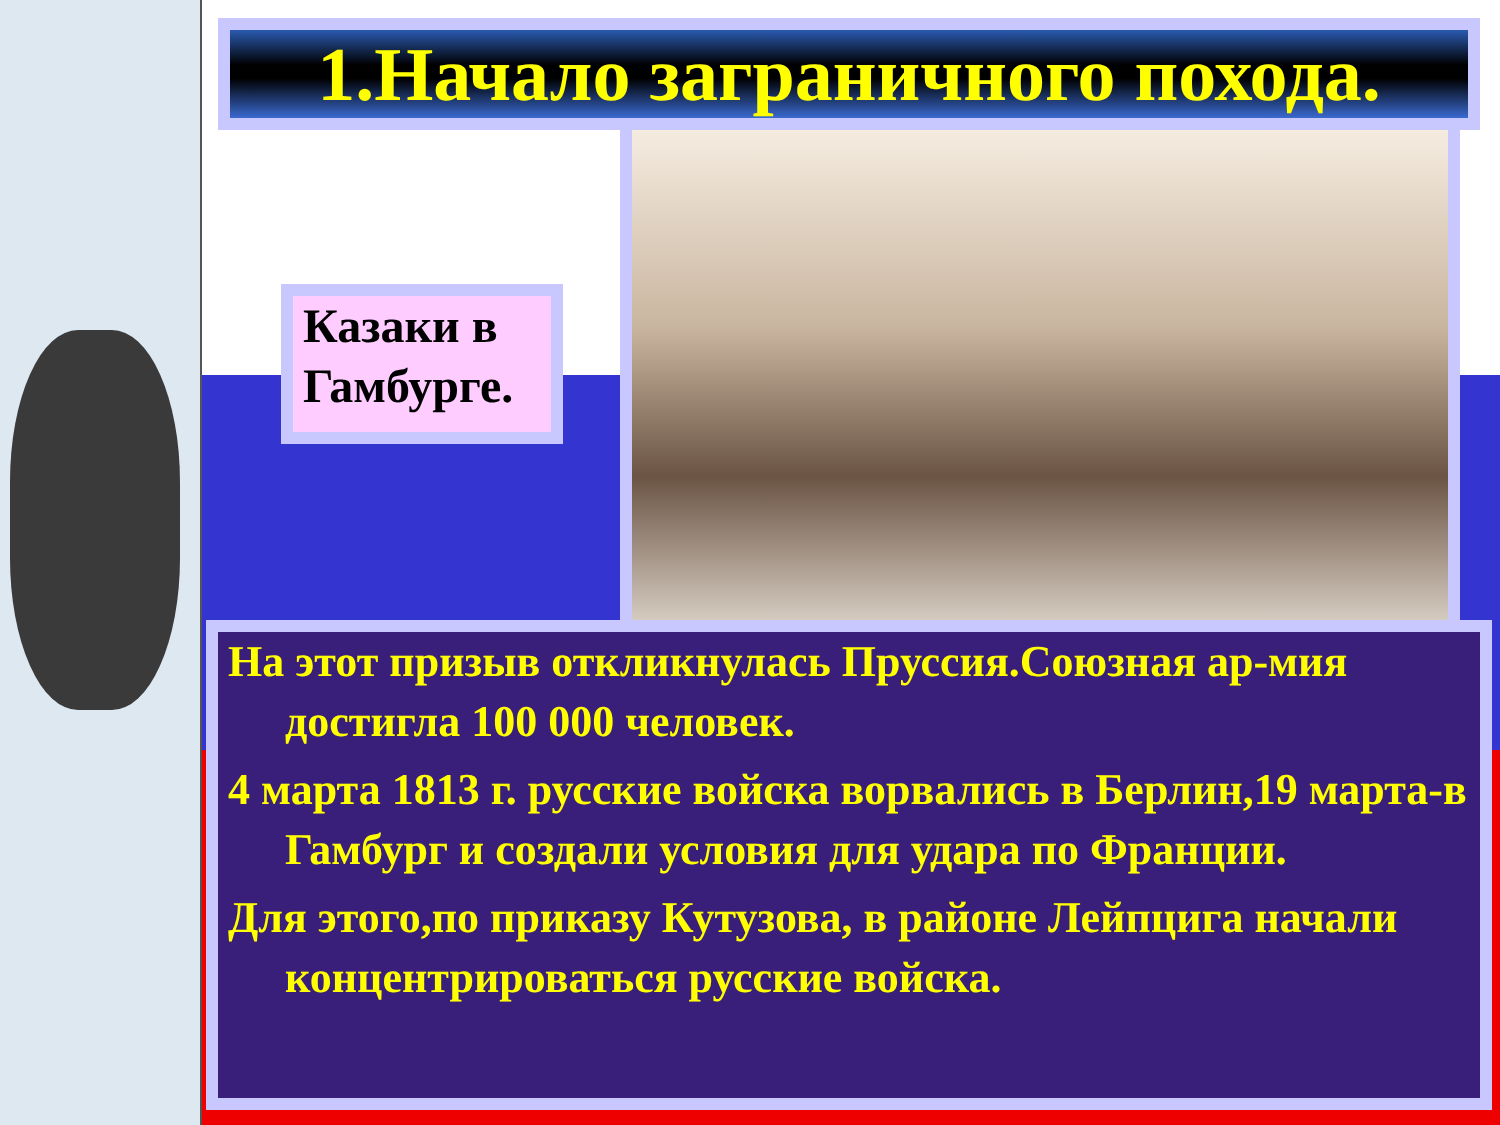1.Начало заграничного похода.
Казаки в Гамбурге.
На этот призыв откликнулась Пруссия.Союзная ар-мия достигла 100 000 человек.
4 марта 1813 г. русские войска ворвались в Берлин,19 марта-в Гамбург и создали условия для удара по Франции.
Для этого,по приказу Кутузова, в районе Лейпцига начали концентрироваться русские войска.